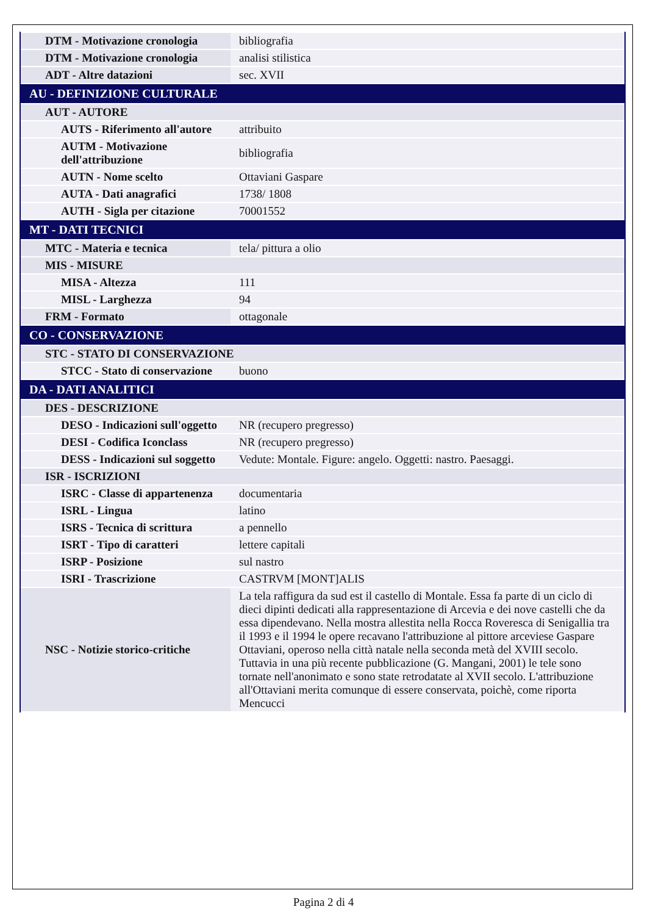| DTM - Motivazione cronologia | bibliografia |
| DTM - Motivazione cronologia | analisi stilistica |
| ADT - Altre datazioni | sec. XVII |
| AU - DEFINIZIONE CULTURALE | |
| AUT - AUTORE | |
| AUTS - Riferimento all'autore | attribuito |
| AUTM - Motivazione dell'attribuzione | bibliografia |
| AUTN - Nome scelto | Ottaviani Gaspare |
| AUTA - Dati anagrafici | 1738/ 1808 |
| AUTH - Sigla per citazione | 70001552 |
| MT - DATI TECNICI | |
| MTC - Materia e tecnica | tela/ pittura a olio |
| MIS - MISURE | |
| MISA - Altezza | 111 |
| MISL - Larghezza | 94 |
| FRM - Formato | ottagonale |
| CO - CONSERVAZIONE | |
| STC - STATO DI CONSERVAZIONE | |
| STCC - Stato di conservazione | buono |
| DA - DATI ANALITICI | |
| DES - DESCRIZIONE | |
| DESO - Indicazioni sull'oggetto | NR (recupero pregresso) |
| DESI - Codifica Iconclass | NR (recupero pregresso) |
| DESS - Indicazioni sul soggetto | Vedute: Montale. Figure: angelo. Oggetti: nastro. Paesaggi. |
| ISR - ISCRIZIONI | |
| ISRC - Classe di appartenenza | documentaria |
| ISRL - Lingua | latino |
| ISRS - Tecnica di scrittura | a pennello |
| ISRT - Tipo di caratteri | lettere capitali |
| ISRP - Posizione | sul nastro |
| ISRI - Trascrizione | CASTRVM [MONT]ALIS |
| NSC - Notizie storico-critiche | La tela raffigura da sud est il castello di Montale. Essa fa parte di un ciclo di dieci dipinti dedicati alla rappresentazione di Arcevia e dei nove castelli che da essa dipendevano. Nella mostra allestita nella Rocca Roveresca di Senigallia tra il 1993 e il 1994 le opere recavano l'attribuzione al pittore arceviese Gaspare Ottaviani, operoso nella città natale nella seconda metà del XVIII secolo. Tuttavia in una più recente pubblicazione (G. Mangani, 2001) le tele sono tornate nell'anonimato e sono state retrodatate al XVII secolo. L'attribuzione all'Ottaviani merita comunque di essere conservata, poichè, come riporta Mencucci |
Pagina 2 di 4